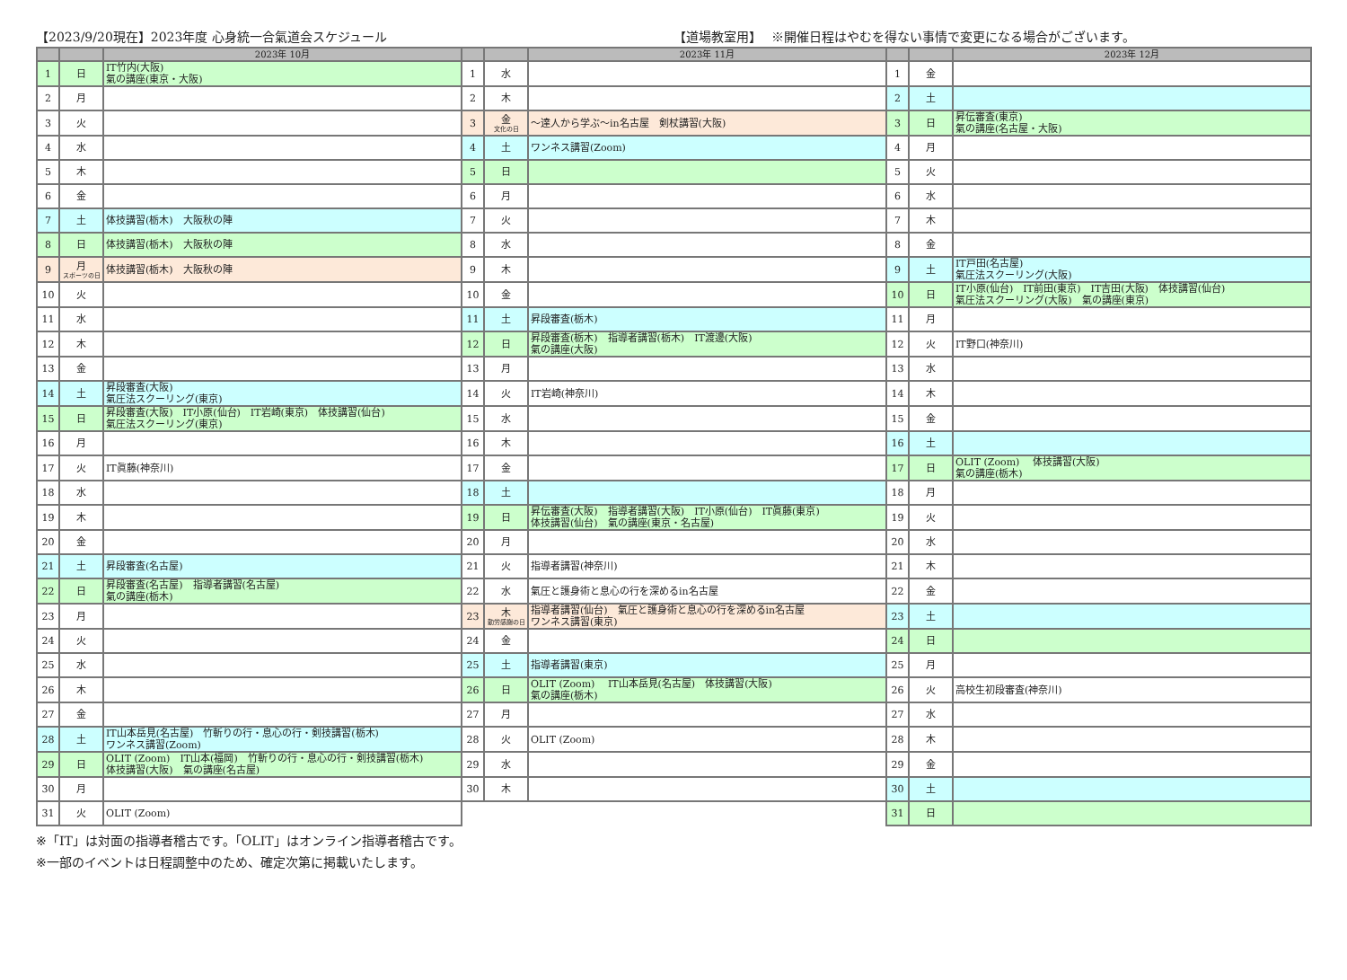【2023/9/20現在】2023年度 心身統一合氣道会スケジュール 【道場教室用】　 ※開催日程はやむを得ない事情で変更になる場合がございます。
| | | 2023年 10月 | | | 2023年 11月 | | | 2023年 12月 |
| --- | --- | --- | --- | --- | --- | --- | --- | --- |
| 1 | 日 | IT竹内(大阪) 氣の講座(東京・大阪) | 1 | 水 | | 1 | 金 | |
| 2 | 月 | | 2 | 木 | | 2 | 土 | |
| 3 | 火 | | 3 | 金 文化の日 | ～達人から学ぶ～in名古屋 剣杖講習(大阪) | 3 | 日 | 昇伝審査(東京) 氣の講座(名古屋・大阪) |
| 4 | 水 | | 4 | 土 | ワンネス講習(Zoom) | 4 | 月 | |
| 5 | 木 | | 5 | 日 | | 5 | 火 | |
| 6 | 金 | | 6 | 月 | | 6 | 水 | |
| 7 | 土 | 体技講習(栃木) 大阪秋の陣 | 7 | 火 | | 7 | 木 | |
| 8 | 日 | 体技講習(栃木) 大阪秋の陣 | 8 | 水 | | 8 | 金 | |
| 9 | 月 スポーツの日 | 体技講習(栃木) 大阪秋の陣 | 9 | 木 | | 9 | 土 | IT戸田(名古屋) 氣圧法スクーリング(大阪) |
| 10 | 火 | | 10 | 金 | | 10 | 日 | IT小原(仙台) IT前田(東京) IT吉田(大阪) 体技講習(仙台) 氣圧法スクーリング(大阪) 氣の講座(東京) |
| 11 | 水 | | 11 | 土 | 昇段審査(栃木) | 11 | 月 | |
| 12 | 木 | | 12 | 日 | 昇段審査(栃木) 指導者講習(栃木) IT渡邊(大阪) 氣の講座(大阪) | 12 | 火 | IT野口(神奈川) |
| 13 | 金 | | 13 | 月 | | 13 | 水 | |
| 14 | 土 | 昇段審査(大阪) 氣圧法スクーリング(東京) | 14 | 火 | IT岩崎(神奈川) | 14 | 木 | |
| 15 | 日 | 昇段審査(大阪) IT小原(仙台) IT岩崎(東京) 体技講習(仙台) 氣圧法スクーリング(東京) | 15 | 水 | | 15 | 金 | |
| 16 | 月 | | 16 | 木 | | 16 | 土 | |
| 17 | 火 | IT眞藤(神奈川) | 17 | 金 | | 17 | 日 | OLIT (Zoom) 体技講習(大阪) 氣の講座(栃木) |
| 18 | 水 | | 18 | 土 | | 18 | 月 | |
| 19 | 木 | | 19 | 日 | 昇伝審査(大阪) 指導者講習(大阪) IT小原(仙台) IT眞藤(東京) 体技講習(仙台) 氣の講座(東京・名古屋) | 19 | 火 | |
| 20 | 金 | | 20 | 月 | | 20 | 水 | |
| 21 | 土 | 昇段審査(名古屋) | 21 | 火 | 指導者講習(神奈川) | 21 | 木 | |
| 22 | 日 | 昇段審査(名古屋) 指導者講習(名古屋) 氣の講座(栃木) | 22 | 水 | 氣圧と護身術と息心の行を深めるin名古屋 | 22 | 金 | |
| 23 | 月 | | 23 | 木 勤労感謝の日 | 指導者講習(仙台) 氣圧と護身術と息心の行を深めるin名古屋 ワンネス講習(東京) | 23 | 土 | |
| 24 | 火 | | 24 | 金 | | 24 | 日 | |
| 25 | 水 | | 25 | 土 | 指導者講習(東京) | 25 | 月 | |
| 26 | 木 | | 26 | 日 | OLIT (Zoom) IT山本岳見(名古屋) 体技講習(大阪) 氣の講座(栃木) | 26 | 火 | 高校生初段審査(神奈川) |
| 27 | 金 | | 27 | 月 | | 27 | 水 | |
| 28 | 土 | IT山本岳見(名古屋) 竹斬りの行・息心の行・剣技講習(栃木) ワンネス講習(Zoom) | 28 | 火 | OLIT (Zoom) | 28 | 木 | |
| 29 | 日 | OLIT (Zoom) IT山本(福岡) 竹斬りの行・息心の行・剣技講習(栃木) 体技講習(大阪) 氣の講座(名古屋) | 29 | 水 | | 29 | 金 | |
| 30 | 月 | | 30 | 木 | | 30 | 土 | |
| 31 | 火 | OLIT (Zoom) | | | | 31 | 日 | |
※「IT」は対面の指導者稽古です。「OLIT」はオンライン指導者稽古です。
※一部のイベントは日程調整中のため、確定次第に掲載いたします。